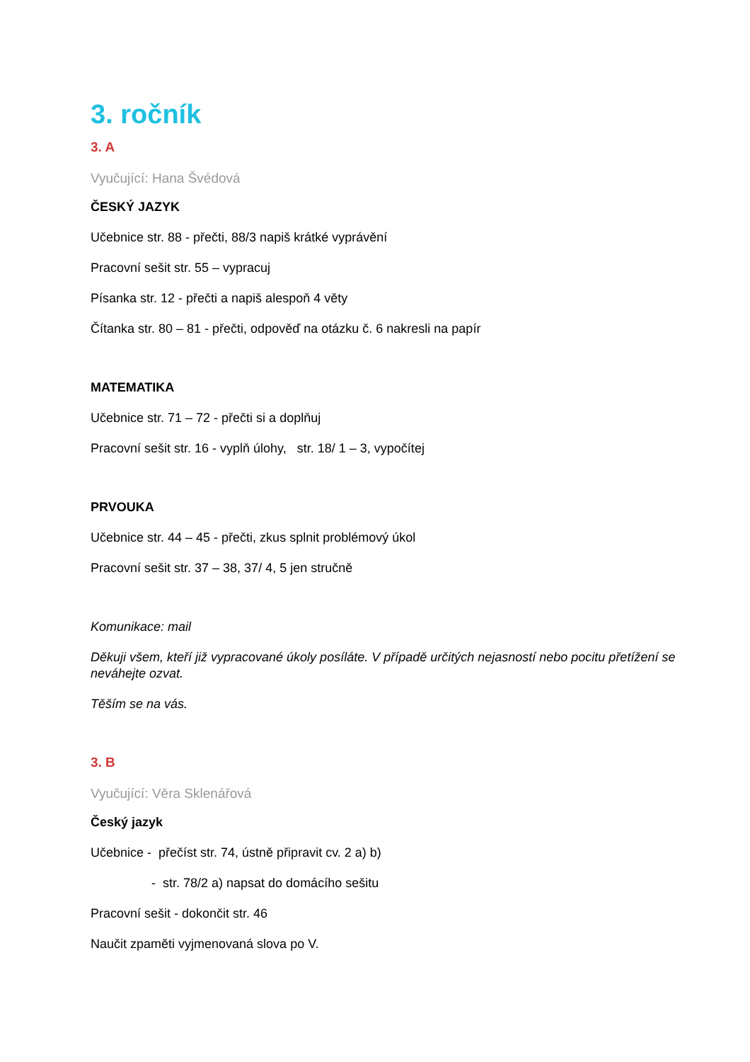3. ročník
3. A
Vyučující: Hana Švédová
ČESKÝ JAZYK
Učebnice str. 88 - přečti, 88/3 napiš krátké vyprávění
Pracovní sešit str. 55 – vypracuj
Písanka str. 12 - přečti a napiš alespoň 4 věty
Čítanka str. 80 – 81 - přečti, odpověď na otázku č. 6 nakresli na papír
MATEMATIKA
Učebnice str. 71 – 72 - přečti si a doplňuj
Pracovní sešit str. 16 - vyplň úlohy, str. 18/ 1 – 3, vypočítej
PRVOUKA
Učebnice str. 44 – 45 - přečti, zkus splnit problémový úkol
Pracovní sešit str. 37 – 38, 37/ 4, 5 jen stručně
Komunikace: mail
Děkuji všem, kteří již vypracované úkoly posíláte. V případě určitých nejasností nebo pocitu přetížení se neváhejte ozvat.
Těším se na vás.
3. B
Vyučující: Věra Sklenářová
Český jazyk
Učebnice - přečíst str. 74, ústně připravit cv. 2 a) b)
- str. 78/2 a) napsat do domácího sešitu
Pracovní sešit - dokončit str. 46
Naučit zpaměti vyjmenovaná slova po V.